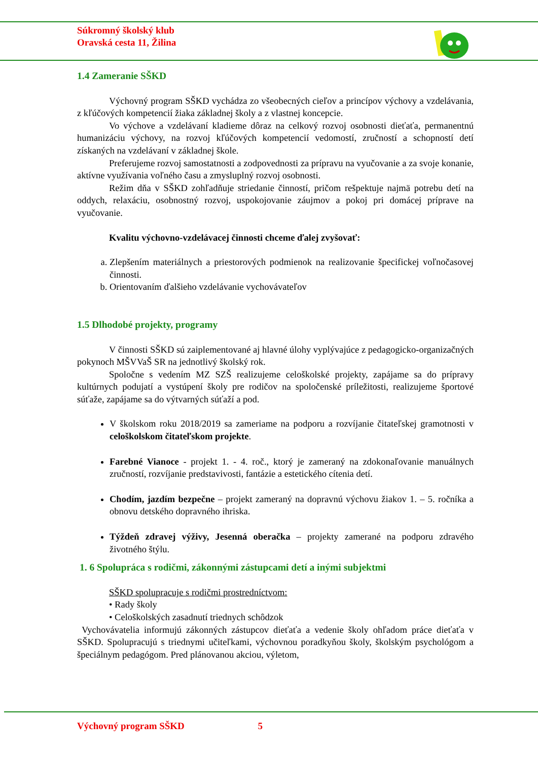Súkromný školský klub
Oravská cesta 11, Žilina
1.4 Zameranie SŠKD
Výchovný program SŠKD vychádza zo všeobecných cieľov a princípov výchovy a vzdelávania, z kľúčových kompetencií žiaka základnej školy a z vlastnej koncepcie.
Vo výchove a vzdelávaní kladieme dôraz na celkový rozvoj osobnosti dieťaťa, permanentnú humanizáciu výchovy, na rozvoj kľúčových kompetencií vedomostí, zručností a schopností detí získaných na vzdelávaní v základnej škole.
Preferujeme rozvoj samostatnosti a zodpovednosti za prípravu na vyučovanie a za svoje konanie, aktívne využívania voľného času a zmysluplný rozvoj osobnosti.
Režim dňa v SŠKD zohľadňuje striedanie činností, pričom rešpektuje najmä potrebu detí na oddych, relaxáciu, osobnostný rozvoj, uspokojovanie záujmov a pokoj pri domácej príprave na vyučovanie.
Kvalitu výchovno-vzdelávacej činnosti chceme ďalej zvyšovať:
a. Zlepšením materiálnych a priestorových podmienok na realizovanie špecifickej voľnočasovej činnosti.
b. Orientovaním ďalšieho vzdelávanie vychovávateľov
1.5 Dlhodobé projekty, programy
V činnosti SŠKD sú zaiplementované aj hlavné úlohy vyplývajúce z pedagogicko-organizačných pokynoch MŠVVaŠ SR na jednotlivý školský rok.
Spoločne s vedením MZ SZŠ realizujeme celoškolské projekty, zapájame sa do prípravy kultúrnych podujatí a vystúpení školy pre rodičov na spoločenské príležitosti, realizujeme športové súťaže, zapájame sa do výtvarných súťaží a pod.
V školskom roku 2018/2019 sa zameriame na podporu a rozvíjanie čitateľskej gramotnosti v celoškolskom čitateľskom projekte.
Farebné Vianoce - projekt 1. - 4. roč., ktorý je zameraný na zdokonaľovanie manuálnych zručností, rozvíjanie predstavivosti, fantázie a estetického cítenia detí.
Chodím, jazdím bezpečne – projekt zameraný na dopravnú výchovu žiakov 1. – 5. ročníka a obnovu detského dopravného ihriska.
Týždeň zdravej výživy, Jesenná oberačka – projekty zamerané na podporu zdravého životného štýlu.
1. 6 Spolupráca s rodičmi, zákonnými zástupcami detí a inými subjektmi
SŠKD spolupracuje s rodičmi prostredníctvom:
• Rady školy
• Celoškolských zasadnutí triednych schôdzok
Vychovávatelia informujú zákonných zástupcov dieťaťa a vedenie školy ohľadom práce dieťaťa v SŠKD. Spolupracujú s triednymi učiteľkami, výchovnou poradkyňou školy, školským psychológom a špeciálnym pedagógom. Pred plánovanou akciou, výletom,
Výchovný program SŠKD 5